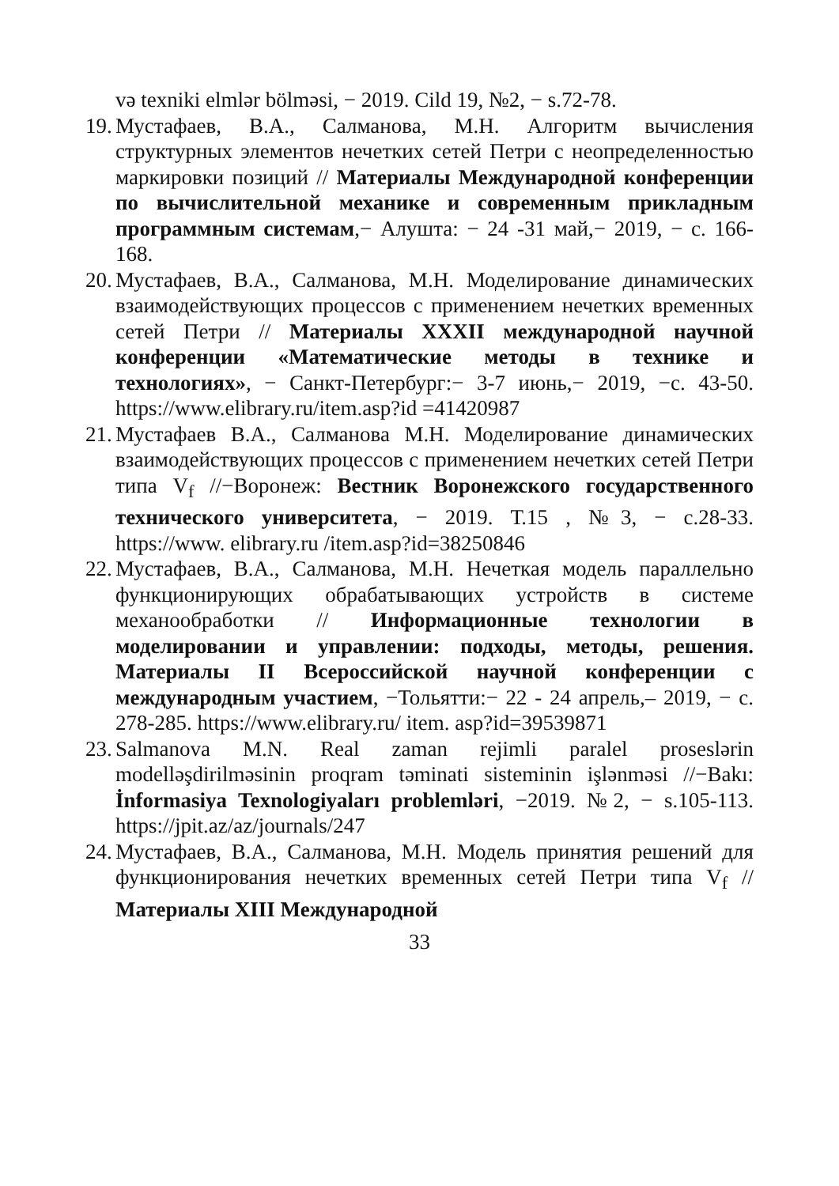və texniki elmlər bölməsi, − 2019. Cild 19, №2, − s.72-78.
19.
Мустафаев, В.А., Салманова, М.Н. Алгоритм вычисления структурных элементов нечетких сетей Петри с неопределенностью маркировки позиций // Материалы Международной конференции по вычислительной механике и современным прикладным программным системам,− Алушта: − 24 -31 май,− 2019, − с. 166-168.
20.
Мустафаев, В.А., Салманова, М.Н. Моделирование динамических взаимодействующих процессов с применением нечетких временных сетей Петри // Материалы XXXII международной научной конференции «Математические методы в технике и технологиях», − Санкт-Петербург:− 3-7 июнь,− 2019, −с. 43-50. https://www.elibrary.ru/item.asp?id =41420987
21.
Мустафаев В.А., Салманова М.Н. Моделирование динамических взаимодействующих процессов с применением нечетких сетей Петри типа V<sub>f</sub> //−Воронеж: Вестник Воронежского государственного технического университета, − 2019. Т.15 , №3, − с.28-33. https://www. elibrary.ru /item.asp?id=38250846
22.
Мустафаев, В.А., Салманова, М.Н. Нечеткая модель параллельно функционирующих обрабатывающих устройств в системе механообработки // Информационные технологии в моделировании и управлении: подходы, методы, решения. Материалы II Всероссийской научной конференции с международным участием, −Тольятти:− 22 - 24 апрель,– 2019, − с. 278-285. https://www.elibrary.ru/ item. asp?id=39539871
23.
Salmanova M.N. Real zaman rejimli paralel proseslərin modelləşdirilməsinin proqram təminati sisteminin işlənməsi //−Bakı: İnformasiya Texnologiyaları problemləri, −2019. №2, − s.105-113. https://jpit.az/az/journals/247
24.
Мустафаев, В.А., Салманова, М.Н. Модель принятия решений для функционирования нечетких временных сетей Петри типа V<sub>f</sub> // Материалы XIII Международной
33